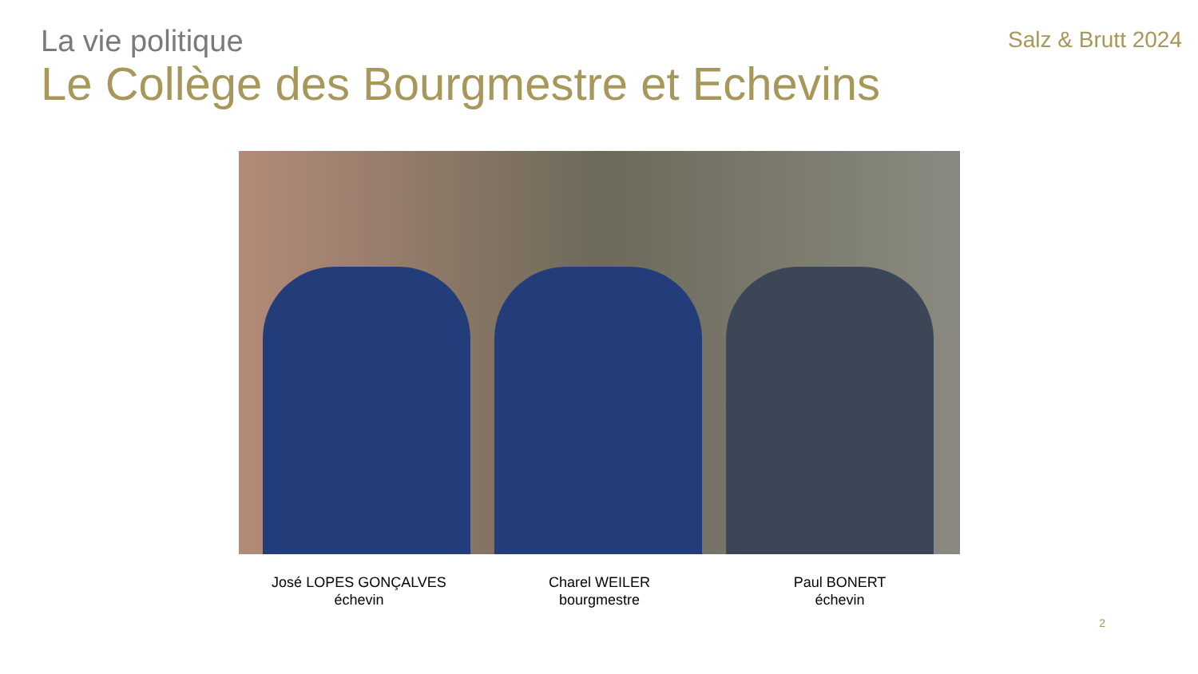La vie politique
Salz & Brutt 2024
Le Collège des Bourgmestre et Echevins
José LOPES GONÇALVES
échevin
Charel WEILER
bourgmestre
Paul BONERT
échevin
2